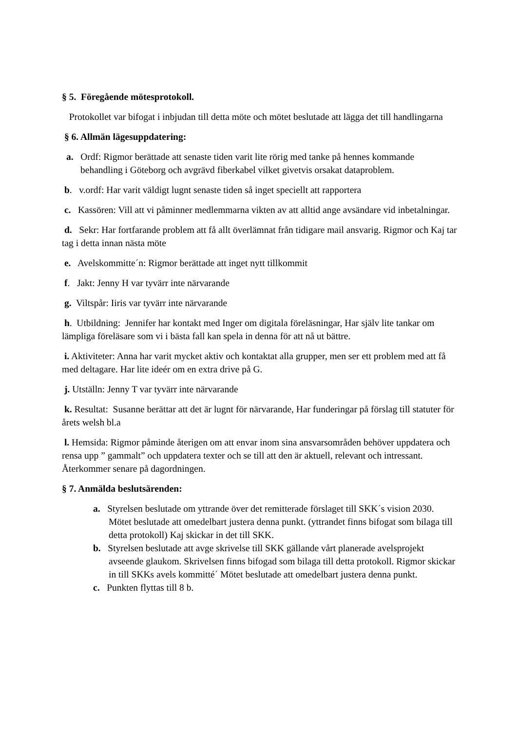§ 5. Föregående mötesprotokoll.
Protokollet var bifogat i inbjudan till detta möte och mötet beslutade att lägga det till handlingarna
§ 6. Allmän lägesuppdatering:
a. Ordf: Rigmor berättade att senaste tiden varit lite rörig med tanke på hennes kommande behandling i Göteborg och avgrävd fiberkabel vilket givetvis orsakat dataproblem.
b. v.ordf: Har varit väldigt lugnt senaste tiden så inget speciellt att rapportera
c. Kassören: Vill att vi påminner medlemmarna vikten av att alltid ange avsändare vid inbetalningar.
d. Sekr: Har fortfarande problem att få allt överlämnat från tidigare mail ansvarig. Rigmor och Kaj tar tag i detta innan nästa möte
e. Avelskommitte´n: Rigmor berättade att inget nytt tillkommit
f. Jakt: Jenny H var tyvärr inte närvarande
g. Viltspår: Iiris var tyvärr inte närvarande
h. Utbildning: Jennifer har kontakt med Inger om digitala föreläsningar, Har själv lite tankar om lämpliga föreläsare som vi i bästa fall kan spela in denna för att nå ut bättre.
i. Aktiviteter: Anna har varit mycket aktiv och kontaktat alla grupper, men ser ett problem med att få med deltagare. Har lite ideér om en extra drive på G.
j. Utställn: Jenny T var tyvärr inte närvarande
k. Resultat: Susanne berättar att det är lugnt för närvarande, Har funderingar på förslag till statuter för årets welsh bl.a
l. Hemsida: Rigmor påminde återigen om att envar inom sina ansvarsområden behöver uppdatera och rensa upp ” gammalt” och uppdatera texter och se till att den är aktuell, relevant och intressant. Återkommer senare på dagordningen.
§ 7. Anmälda beslutsärenden:
a. Styrelsen beslutade om yttrande över det remitterade förslaget till SKK´s vision 2030. Mötet beslutade att omedelbart justera denna punkt. (yttrandet finns bifogat som bilaga till detta protokoll) Kaj skickar in det till SKK.
b. Styrelsen beslutade att avge skrivelse till SKK gällande vårt planerade avelsprojekt avseende glaukom. Skrivelsen finns bifogad som bilaga till detta protokoll. Rigmor skickar in till SKKs avels kommitté´ Mötet beslutade att omedelbart justera denna punkt.
c. Punkten flyttas till 8 b.